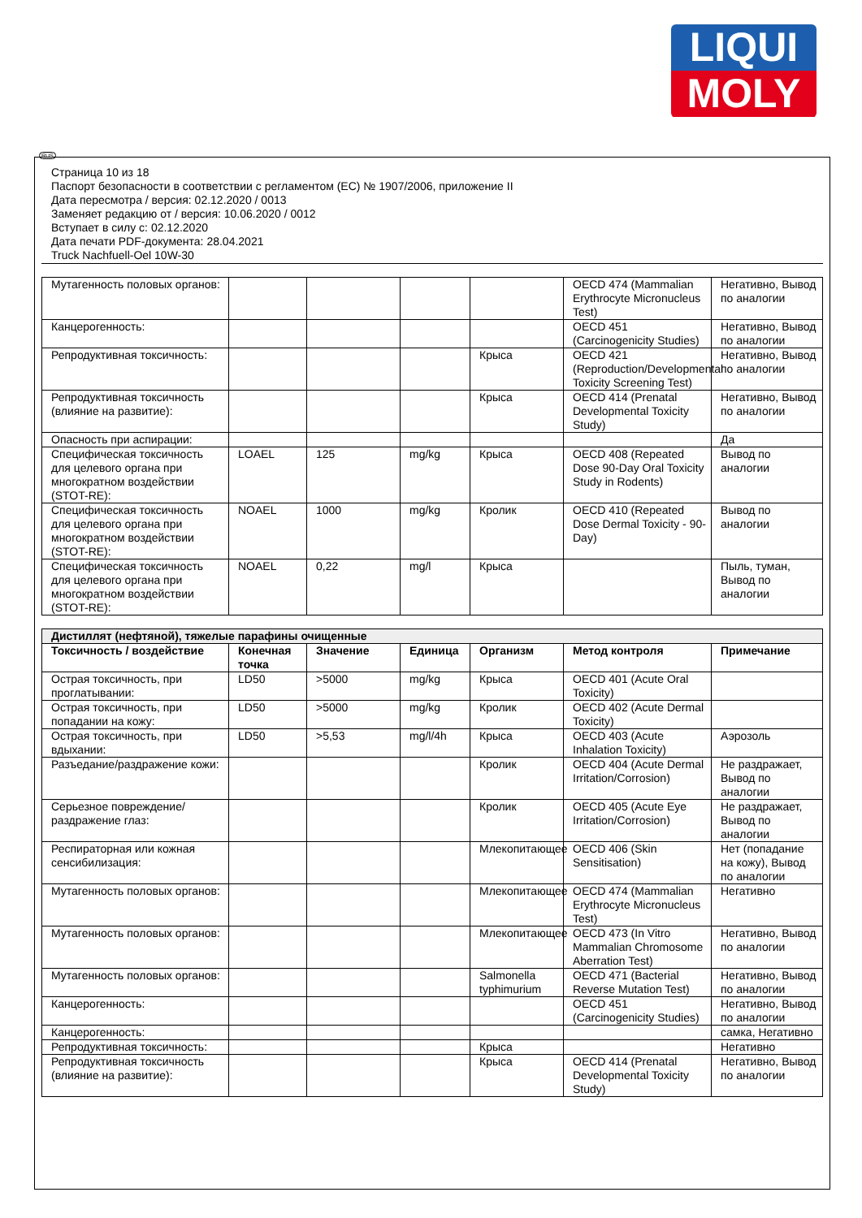LIQUI
MOLY
RUS
Страница 10 из 18
Паспорт безопасности в соответствии с регламентом (ЕС) № 1907/2006, приложение II
Дата пересмотра / версия: 02.12.2020 / 0013
Заменяет редакцию от / версия: 10.06.2020 / 0012
Вступает в силу с: 02.12.2020
Дата печати PDF-документа: 28.04.2021
Truck Nachfuell-Oel 10W-30
| Мутагенность половых органов: | | | | | OECD 474 (Mammalian Erythrocyte Micronucleus Test) | Негативно, Вывод по аналогии |
| Канцерогенность: | | | | | OECD 451 (Carcinogenicity Studies) | Негативно, Вывод по аналогии |
| Репродуктивная токсичность: | | | | Крыса | OECD 421 (Reproduction/Developmental Toxicity Screening Test) | Негативно, Вывод по аналогии |
| Репродуктивная токсичность (влияние на развитие): | | | | Крыса | OECD 414 (Prenatal Developmental Toxicity Study) | Негативно, Вывод по аналогии |
| Опасность при аспирации: | | | | | | Да |
| Специфическая токсичность для целевого органа при многократном воздействии (STOT-RE): | LOAEL | 125 | mg/kg | Крыса | OECD 408 (Repeated Dose 90-Day Oral Toxicity Study in Rodents) | Вывод по аналогии |
| Специфическая токсичность для целевого органа при многократном воздействии (STOT-RE): | NOAEL | 1000 | mg/kg | Кролик | OECD 410 (Repeated Dose Dermal Toxicity - 90-Day) | Вывод по аналогии |
| Специфическая токсичность для целевого органа при многократном воздействии (STOT-RE): | NOAEL | 0,22 | mg/l | Крыса | | Пыль, туман, Вывод по аналогии |
| Дистиллят (нефтяной), тяжелые парафины очищенные | | | | | | |
| Токсичность / воздействие | Конечная точка | Значение | Единица | Организм | Метод контроля | Примечание |
| Острая токсичность, при проглатывании: | LD50 | >5000 | mg/kg | Крыса | OECD 401 (Acute Oral Toxicity) | |
| Острая токсичность, при попадании на кожу: | LD50 | >5000 | mg/kg | Кролик | OECD 402 (Acute Dermal Toxicity) | |
| Острая токсичность, при вдыхании: | LD50 | >5,53 | mg/l/4h | Крыса | OECD 403 (Acute Inhalation Toxicity) | Аэрозоль |
| Разъедание/раздражение кожи: | | | | Кролик | OECD 404 (Acute Dermal Irritation/Corrosion) | Не раздражает, Вывод по аналогии |
| Серьезное повреждение/раздражение глаз: | | | | Кролик | OECD 405 (Acute Eye Irritation/Corrosion) | Не раздражает, Вывод по аналогии |
| Респираторная или кожная сенсибилизация: | | | | Млекопитающее | OECD 406 (Skin Sensitisation) | Нет (попадание на кожу), Вывод по аналогии |
| Мутагенность половых органов: | | | | Млекопитающее | OECD 474 (Mammalian Erythrocyte Micronucleus Test) | Негативно |
| Мутагенность половых органов: | | | | Млекопитающее | OECD 473 (In Vitro Mammalian Chromosome Aberration Test) | Негативно, Вывод по аналогии |
| Мутагенность половых органов: | | | | Salmonella typhimurium | OECD 471 (Bacterial Reverse Mutation Test) | Негативно, Вывод по аналогии |
| Канцерогенность: | | | | | OECD 451 (Carcinogenicity Studies) | Негативно, Вывод по аналогии |
| Канцерогенность: | | | | | | самка, Негативно |
| Репродуктивная токсичность: | | | | Крыса | | Негативно |
| Репродуктивная токсичность (влияние на развитие): | | | | Крыса | OECD 414 (Prenatal Developmental Toxicity Study) | Негативно, Вывод по аналогии |